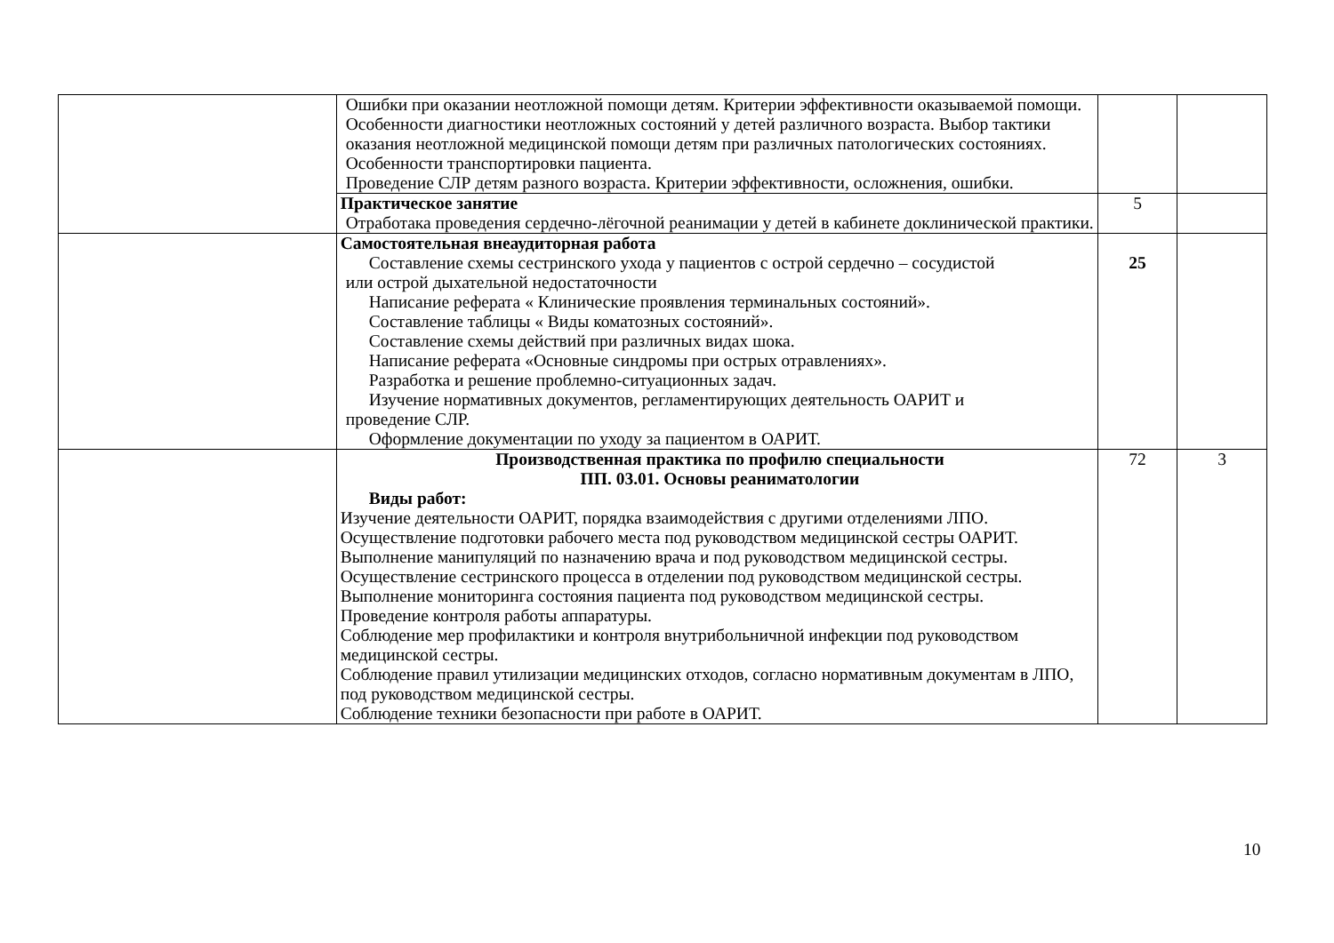| | Ошибки при оказании неотложной помощи детям. Критерии эффективности оказываемой помощи. Особенности диагностики неотложных состояний у детей различного возраста. Выбор тактики оказания неотложной медицинской помощи детям при различных патологических состояниях. Особенности транспортировки пациента. Проведение СЛР детям разного возраста. Критерии эффективности, осложнения, ошибки. | | |
| | Практическое занятие Отработака проведения сердечно-лёгочной реанимации у детей в кабинете доклинической практики. | 5 | |
| | Самостоятельная внеаудиторная работа Составление схемы сестринского ухода у пациентов с острой сердечно – сосудистой или острой дыхательной недостаточности Написание реферата « Клинические проявления терминальных состояний». Составление таблицы « Виды коматозных состояний». Составление схемы действий при различных видах шока. Написание реферата «Основные синдромы при острых отравлениях». Разработка и решение проблемно-ситуационных задач. Изучение нормативных документов, регламентирующих деятельность ОАРИТ и проведение СЛР. Оформление документации по уходу за пациентом в ОАРИТ. | 25 | |
| | Производственная практика по профилю специальности ПП. 03.01. Основы реаниматологии Виды работ: Изучение деятельности ОАРИТ, порядка взаимодействия с другими отделениями ЛПО. Осуществление подготовки рабочего места под руководством медицинской сестры ОАРИТ. Выполнение манипуляций по назначению врача и под руководством медицинской сестры. Осуществление сестринского процесса в отделении под руководством медицинской сестры. Выполнение мониторинга состояния пациента под руководством медицинской сестры. Проведение контроля работы аппаратуры. Соблюдение мер профилактики и контроля внутрибольничной инфекции под руководством медицинской сестры. Соблюдение правил утилизации медицинских отходов, согласно нормативным документам в ЛПО, под руководством медицинской сестры. Соблюдение техники безопасности при работе в ОАРИТ. | 72 | 3 |
10